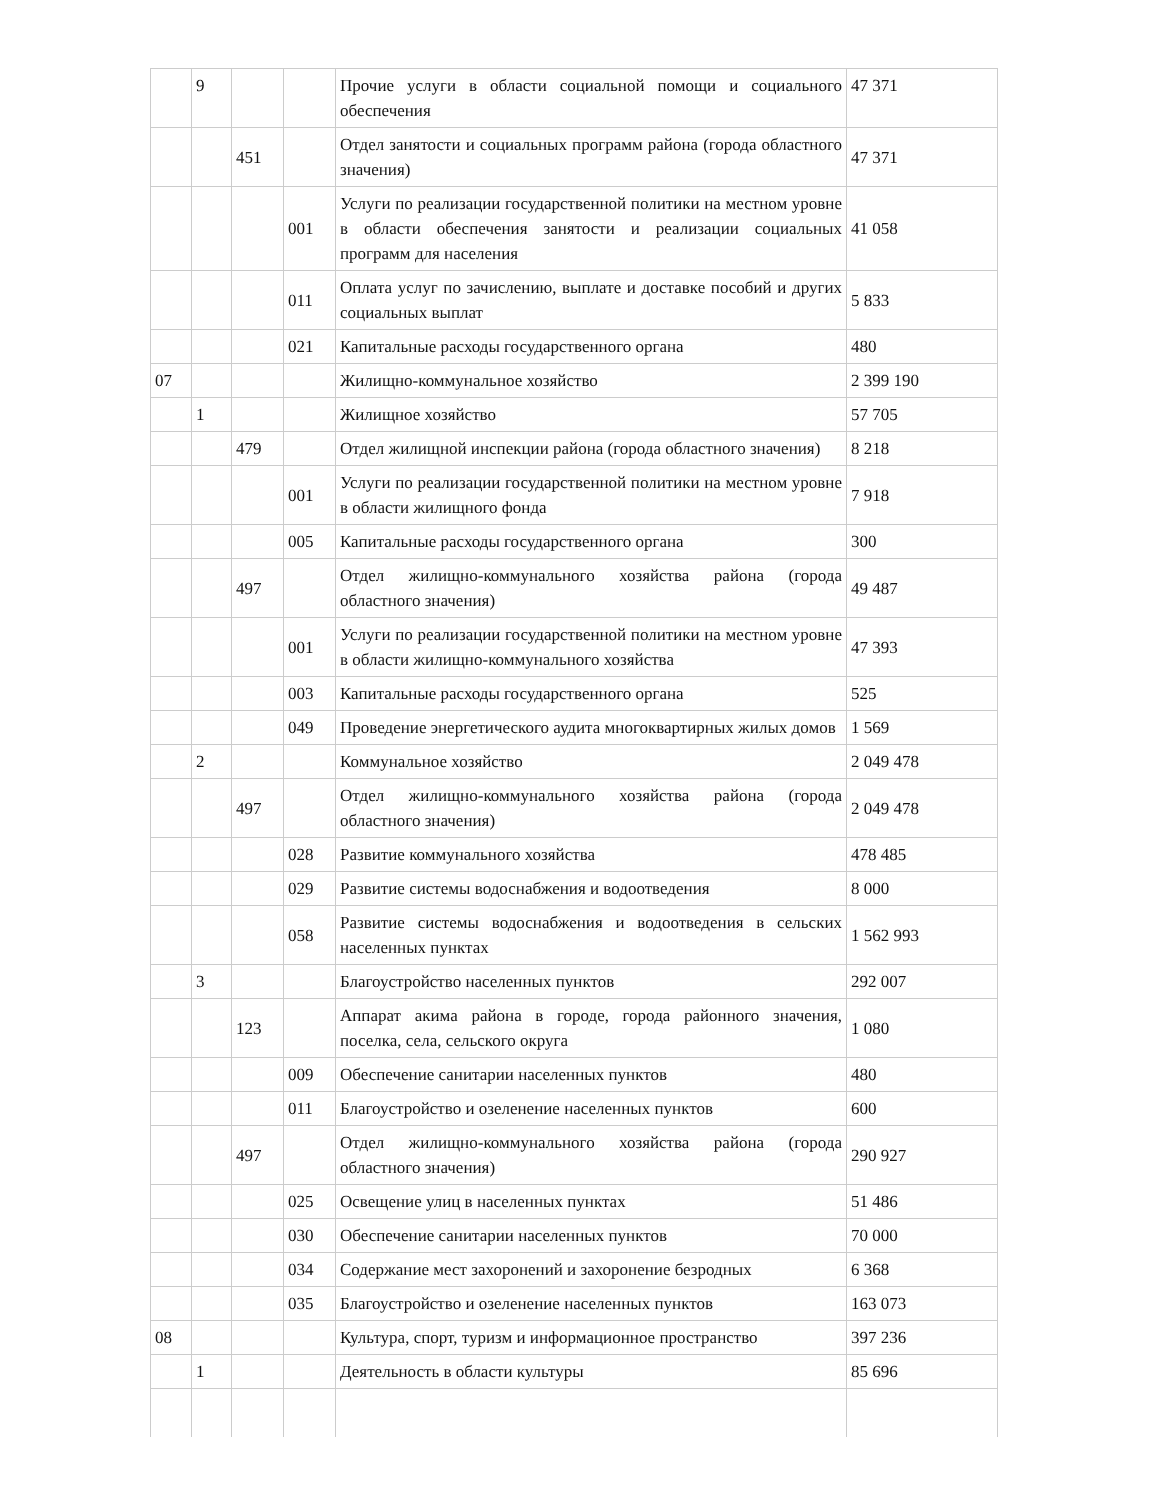| | 9 | | | Прочие услуги в области социальной помощи и социального обеспечения | 47 371 |
| | | 451 | | Отдел занятости и социальных программ района (города областного значения) | 47 371 |
| | | | 001 | Услуги по реализации государственной политики на местном уровне в области обеспечения занятости и реализации социальных программ для населения | 41 058 |
| | | | 011 | Оплата услуг по зачислению, выплате и доставке пособий и других социальных выплат | 5 833 |
| | | | 021 | Капитальные расходы государственного органа | 480 |
| 07 | | | | Жилищно-коммунальное хозяйство | 2 399 190 |
| | 1 | | | Жилищное хозяйство | 57 705 |
| | | 479 | | Отдел жилищной инспекции района (города областного значения) | 8 218 |
| | | | 001 | Услуги по реализации государственной политики на местном уровне в области жилищного фонда | 7 918 |
| | | | 005 | Капитальные расходы государственного органа | 300 |
| | | 497 | | Отдел жилищно-коммунального хозяйства района (города областного значения) | 49 487 |
| | | | 001 | Услуги по реализации государственной политики на местном уровне в области жилищно-коммунального хозяйства | 47 393 |
| | | | 003 | Капитальные расходы государственного органа | 525 |
| | | | 049 | Проведение энергетического аудита многоквартирных жилых домов | 1 569 |
| | 2 | | | Коммунальное хозяйство | 2 049 478 |
| | | 497 | | Отдел жилищно-коммунального хозяйства района (города областного значения) | 2 049 478 |
| | | | 028 | Развитие коммунального хозяйства | 478 485 |
| | | | 029 | Развитие системы водоснабжения и водоотведения | 8 000 |
| | | | 058 | Развитие системы водоснабжения и водоотведения в сельских населенных пунктах | 1 562 993 |
| | 3 | | | Благоустройство населенных пунктов | 292 007 |
| | | 123 | | Аппарат акима района в городе, города районного значения, поселка, села, сельского округа | 1 080 |
| | | | 009 | Обеспечение санитарии населенных пунктов | 480 |
| | | | 011 | Благоустройство и озеленение населенных пунктов | 600 |
| | | 497 | | Отдел жилищно-коммунального хозяйства района (города областного значения) | 290 927 |
| | | | 025 | Освещение улиц в населенных пунктах | 51 486 |
| | | | 030 | Обеспечение санитарии населенных пунктов | 70 000 |
| | | | 034 | Содержание мест захоронений и захоронение безродных | 6 368 |
| | | | 035 | Благоустройство и озеленение населенных пунктов | 163 073 |
| 08 | | | | Культура, спорт, туризм и информационное пространство | 397 236 |
| | 1 | | | Деятельность в области культуры | 85 696 |